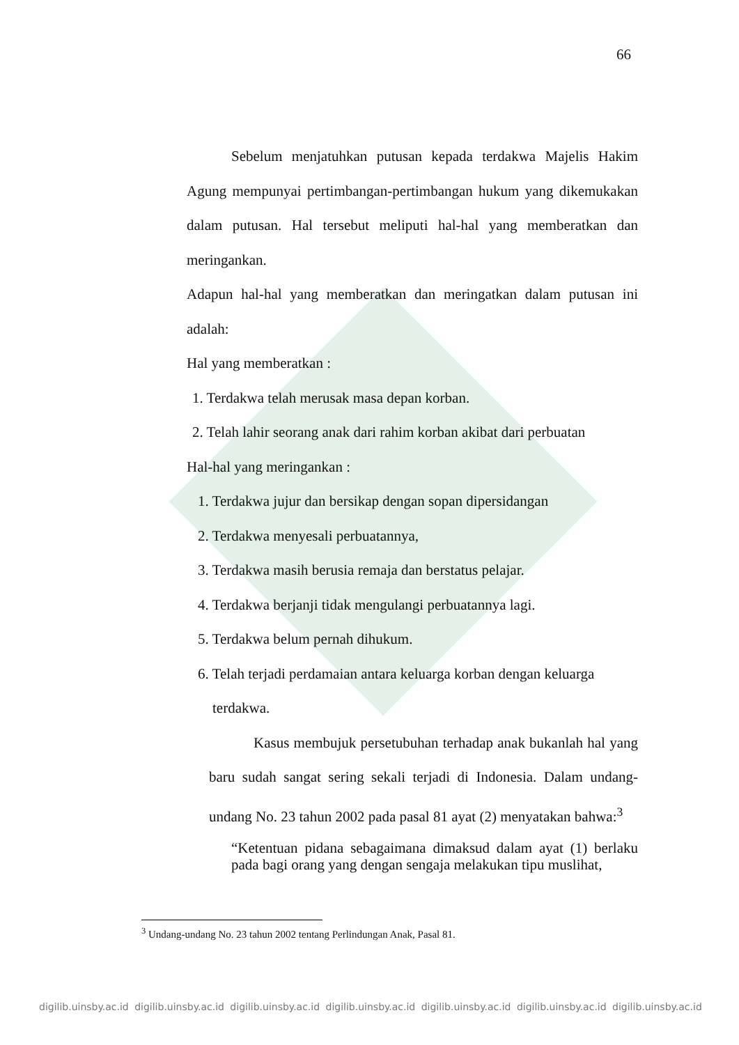66
Sebelum menjatuhkan putusan kepada terdakwa Majelis Hakim Agung mempunyai pertimbangan-pertimbangan hukum yang dikemukakan dalam putusan. Hal tersebut meliputi hal-hal yang memberatkan dan meringankan.
Adapun hal-hal yang memberatkan dan meringatkan dalam putusan ini adalah:
Hal yang memberatkan :
1. Terdakwa telah merusak masa depan korban.
2. Telah lahir seorang anak dari rahim korban akibat dari perbuatan
Hal-hal yang meringankan :
1. Terdakwa jujur dan bersikap dengan sopan dipersidangan
2. Terdakwa menyesali perbuatannya,
3. Terdakwa masih berusia remaja dan berstatus pelajar.
4. Terdakwa berjanji tidak mengulangi perbuatannya lagi.
5. Terdakwa belum pernah dihukum.
6. Telah terjadi perdamaian antara keluarga korban dengan keluarga
terdakwa.
Kasus membujuk persetubuhan terhadap anak bukanlah hal yang baru sudah sangat sering sekali terjadi di Indonesia. Dalam undang-undang No. 23 tahun 2002 pada pasal 81 ayat (2) menyatakan bahwa:<sup>3</sup>
“Ketentuan pidana sebagaimana dimaksud dalam ayat (1) berlaku pada bagi orang yang dengan sengaja melakukan tipu muslihat,
<sup>3</sup> Undang-undang No. 23 tahun 2002 tentang Perlindungan Anak, Pasal 81.
digilib.uinsby.ac.id digilib.uinsby.ac.id digilib.uinsby.ac.id digilib.uinsby.ac.id digilib.uinsby.ac.id digilib.uinsby.ac.id digilib.uinsby.ac.id